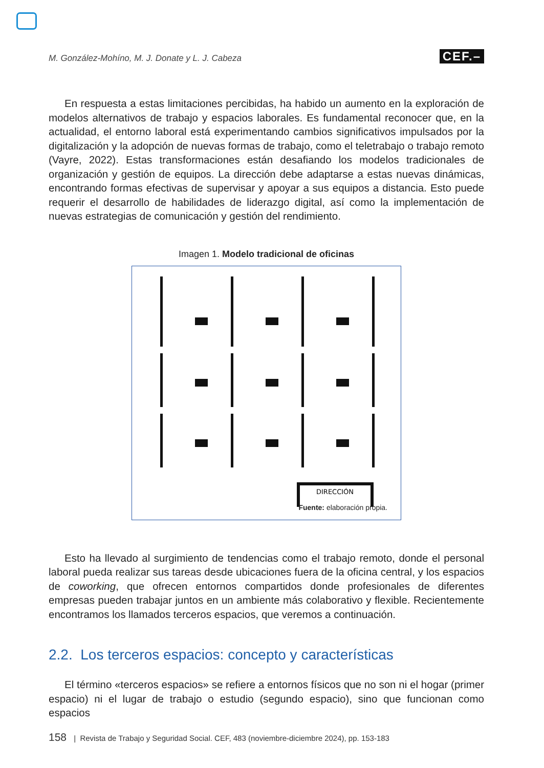M. González-Mohíno, M. J. Donate y L. J. Cabeza CEF.–
En respuesta a estas limitaciones percibidas, ha habido un aumento en la exploración de modelos alternativos de trabajo y espacios laborales. Es fundamental reconocer que, en la actualidad, el entorno laboral está experimentando cambios significativos impulsados por la digitalización y la adopción de nuevas formas de trabajo, como el teletrabajo o trabajo remoto (Vayre, 2022). Estas transformaciones están desafiando los modelos tradicionales de organización y gestión de equipos. La dirección debe adaptarse a estas nuevas dinámicas, encontrando formas efectivas de supervisar y apoyar a sus equipos a distancia. Esto puede requerir el desarrollo de habilidades de liderazgo digital, así como la implementación de nuevas estrategias de comunicación y gestión del rendimiento.
Imagen 1. Modelo tradicional de oficinas
DIRECCIÓN
Fuente: elaboración propia.
Esto ha llevado al surgimiento de tendencias como el trabajo remoto, donde el personal laboral pueda realizar sus tareas desde ubicaciones fuera de la oficina central, y los espacios de coworking, que ofrecen entornos compartidos donde profesionales de diferentes empresas pueden trabajar juntos en un ambiente más colaborativo y flexible. Recientemente encontramos los llamados terceros espacios, que veremos a continuación.
2.2. Los terceros espacios: concepto y características
El término «terceros espacios» se refiere a entornos físicos que no son ni el hogar (primer espacio) ni el lugar de trabajo o estudio (segundo espacio), sino que funcionan como espacios
158 | Revista de Trabajo y Seguridad Social. CEF, 483 (noviembre-diciembre 2024), pp. 153-183